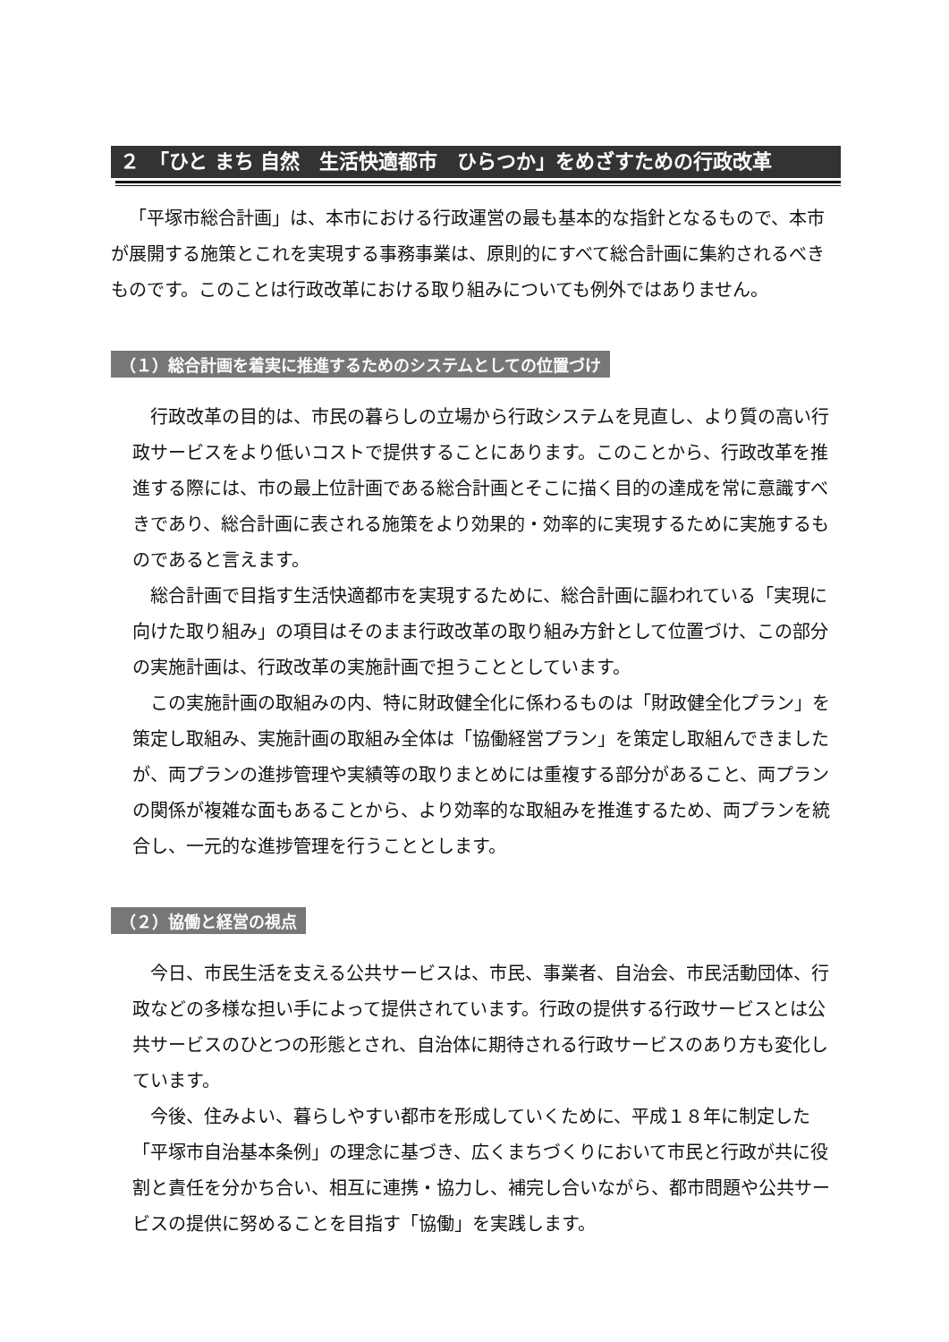２　「ひと まち 自然　生活快適都市　ひらつか」をめざすための行政改革
「平塚市総合計画」は、本市における行政運営の最も基本的な指針となるもので、本市が展開する施策とこれを実現する事務事業は、原則的にすべて総合計画に集約されるべきものです。このことは行政改革における取り組みについても例外ではありません。
（１）総合計画を着実に推進するためのシステムとしての位置づけ
行政改革の目的は、市民の暮らしの立場から行政システムを見直し、より質の高い行政サービスをより低いコストで提供することにあります。このことから、行政改革を推進する際には、市の最上位計画である総合計画とそこに描く目的の達成を常に意識すべきであり、総合計画に表される施策をより効果的・効率的に実現するために実施するものであると言えます。
総合計画で目指す生活快適都市を実現するために、総合計画に謳われている「実現に向けた取り組み」の項目はそのまま行政改革の取り組み方針として位置づけ、この部分の実施計画は、行政改革の実施計画で担うこととしています。
この実施計画の取組みの内、特に財政健全化に係わるものは「財政健全化プラン」を策定し取組み、実施計画の取組み全体は「協働経営プラン」を策定し取組んできましたが、両プランの進捗管理や実績等の取りまとめには重複する部分があること、両プランの関係が複雑な面もあることから、より効率的な取組みを推進するため、両プランを統合し、一元的な進捗管理を行うこととします。
（２）協働と経営の視点
今日、市民生活を支える公共サービスは、市民、事業者、自治会、市民活動団体、行政などの多様な担い手によって提供されています。行政の提供する行政サービスとは公共サービスのひとつの形態とされ、自治体に期待される行政サービスのあり方も変化しています。
今後、住みよい、暮らしやすい都市を形成していくために、平成１８年に制定した「平塚市自治基本条例」の理念に基づき、広くまちづくりにおいて市民と行政が共に役割と責任を分かち合い、相互に連携・協力し、補完し合いながら、都市問題や公共サービスの提供に努めることを目指す「協働」を実践します。